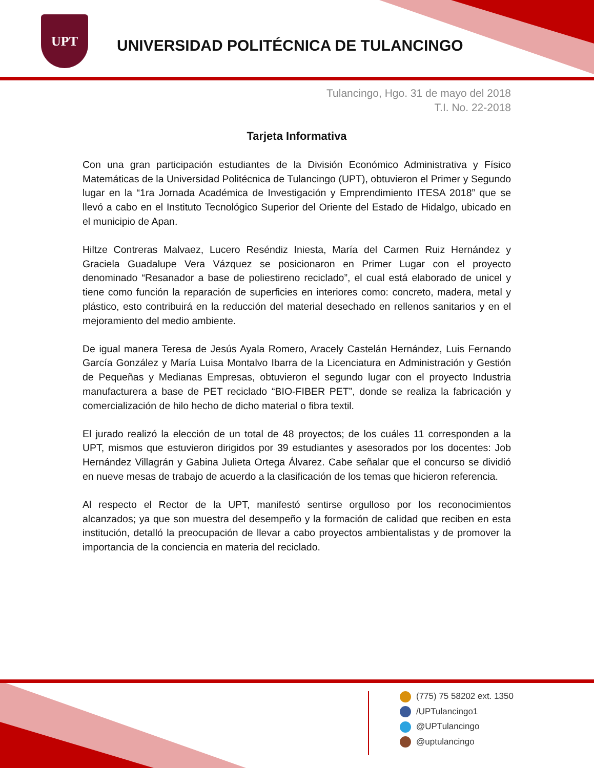UPT
UNIVERSIDAD POLITÉCNICA DE TULANCINGO
Tulancingo, Hgo. 31 de mayo del 2018
T.I. No. 22-2018
Tarjeta Informativa
Con una gran participación estudiantes de la División Económico Administrativa y Físico Matemáticas de la Universidad Politécnica de Tulancingo (UPT), obtuvieron el Primer y Segundo lugar en la “1ra Jornada Académica de Investigación y Emprendimiento ITESA 2018” que se llevó a cabo en el Instituto Tecnológico Superior del Oriente del Estado de Hidalgo, ubicado en el municipio de Apan.
Hiltze Contreras Malvaez, Lucero Reséndiz Iniesta, María del Carmen Ruiz Hernández y Graciela Guadalupe Vera Vázquez se posicionaron en Primer Lugar con el proyecto denominado “Resanador a base de poliestireno reciclado”, el cual está elaborado de unicel y tiene como función la reparación de superficies en interiores como: concreto, madera, metal y plástico, esto contribuirá en la reducción del material desechado en rellenos sanitarios y en el mejoramiento del medio ambiente.
De igual manera Teresa de Jesús Ayala Romero, Aracely Castelán Hernández, Luis Fernando García González y María Luisa Montalvo Ibarra de la Licenciatura en Administración y Gestión de Pequeñas y Medianas Empresas, obtuvieron el segundo lugar con el proyecto Industria manufacturera a base de PET reciclado “BIO-FIBER PET”, donde se realiza la fabricación y comercialización de hilo hecho de dicho material o fibra textil.
El jurado realizó la elección de un total de 48 proyectos; de los cuáles 11 corresponden a la UPT, mismos que estuvieron dirigidos por 39 estudiantes y asesorados por los docentes: Job Hernández Villagrán y Gabina Julieta Ortega Álvarez. Cabe señalar que el concurso se dividió en nueve mesas de trabajo de acuerdo a la clasificación de los temas que hicieron referencia.
Al respecto el Rector de la UPT, manifestó sentirse orgulloso por los reconocimientos alcanzados; ya que son muestra del desempeño y la formación de calidad que reciben en esta institución, detalló la preocupación de llevar a cabo proyectos ambientalistas y de promover la importancia de la conciencia en materia del reciclado.
(775) 75 58202 ext. 1350
/UPTulancingo1
@UPTulancingo
@uptulancingo